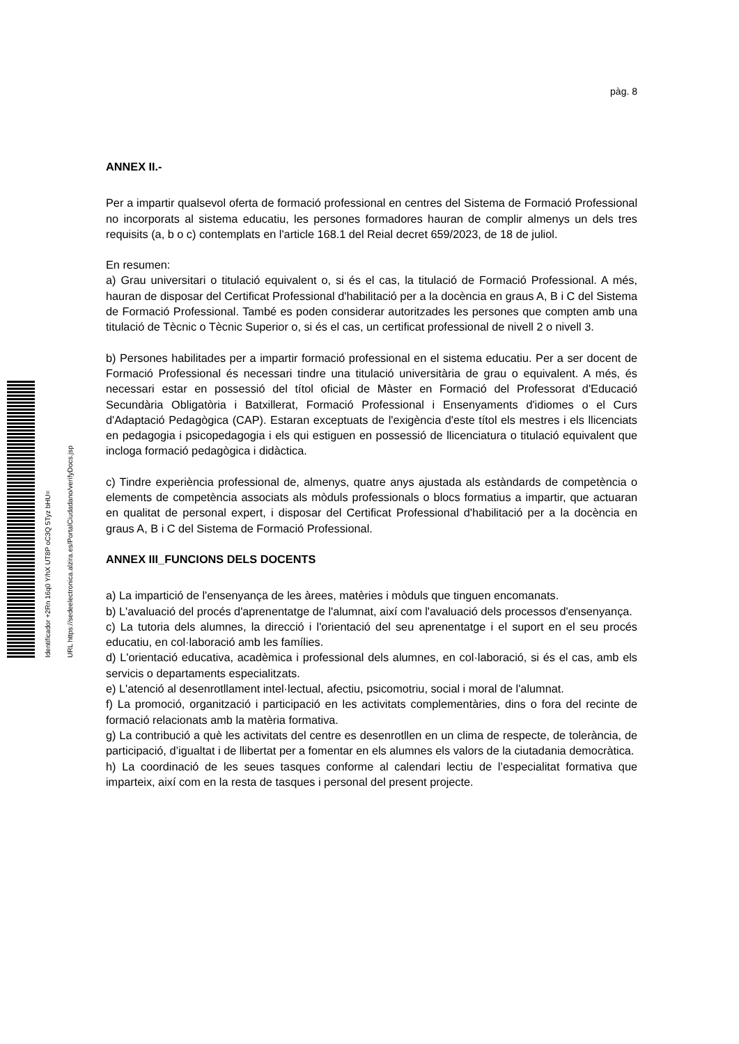pàg. 8
Identificador +2Rn 16q0 Y/hX UT8P oC3Q 5Tyz bHU= URL https://sedeelectronica.alzira.es/PortalCiudadano/verifyDocs.jsp
ANNEX II.-
Per a impartir qualsevol oferta de formació professional en centres del Sistema de Formació Professional no incorporats al sistema educatiu, les persones formadores hauran de complir almenys un dels tres requisits (a, b o c) contemplats en l'article 168.1 del Reial decret 659/2023, de 18 de juliol.
En resumen:
a) Grau universitari o titulació equivalent o, si és el cas, la titulació de Formació Professional. A més, hauran de disposar del Certificat Professional d'habilitació per a la docència en graus A, B i C del Sistema de Formació Professional. També es poden considerar autoritzades les persones que compten amb una titulació de Tècnic o Tècnic Superior o, si és el cas, un certificat professional de nivell 2 o nivell 3.
b) Persones habilitades per a impartir formació professional en el sistema educatiu. Per a ser docent de Formació Professional és necessari tindre una titulació universitària de grau o equivalent. A més, és necessari estar en possessió del títol oficial de Màster en Formació del Professorat d'Educació Secundària Obligatòria i Batxillerat, Formació Professional i Ensenyaments d'idiomes o el Curs d'Adaptació Pedagògica (CAP). Estaran exceptuats de l'exigència d'este títol els mestres i els llicenciats en pedagogia i psicopedagogia i els qui estiguen en possessió de llicenciatura o titulació equivalent que incloga formació pedagògica i didàctica.
c) Tindre experiència professional de, almenys, quatre anys ajustada als estàndards de competència o elements de competència associats als mòduls professionals o blocs formatius a impartir, que actuaran en qualitat de personal expert, i disposar del Certificat Professional d'habilitació per a la docència en graus A, B i C del Sistema de Formació Professional.
ANNEX III_FUNCIONS DELS DOCENTS
a) La impartició de l'ensenyança de les àrees, matèries i mòduls que tinguen encomanats.
b) L'avaluació del procés d'aprenentatge de l'alumnat, així com l'avaluació dels processos d'ensenyança.
c) La tutoria dels alumnes, la direcció i l'orientació del seu aprenentatge i el suport en el seu procés educatiu, en col·laboració amb les famílies.
d) L'orientació educativa, acadèmica i professional dels alumnes, en col·laboració, si és el cas, amb els servicis o departaments especialitzats.
e) L'atenció al desenrotllament intel·lectual, afectiu, psicomotriu, social i moral de l'alumnat.
f) La promoció, organització i participació en les activitats complementàries, dins o fora del recinte de formació relacionats amb la matèria formativa.
g) La contribució a què les activitats del centre es desenrotllen en un clima de respecte, de tolerància, de participació, d’igualtat i de llibertat per a fomentar en els alumnes els valors de la ciutadania democràtica.
h) La coordinació de les seues tasques conforme al calendari lectiu de l’especialitat formativa que imparteix, així com en la resta de tasques i personal del present projecte.